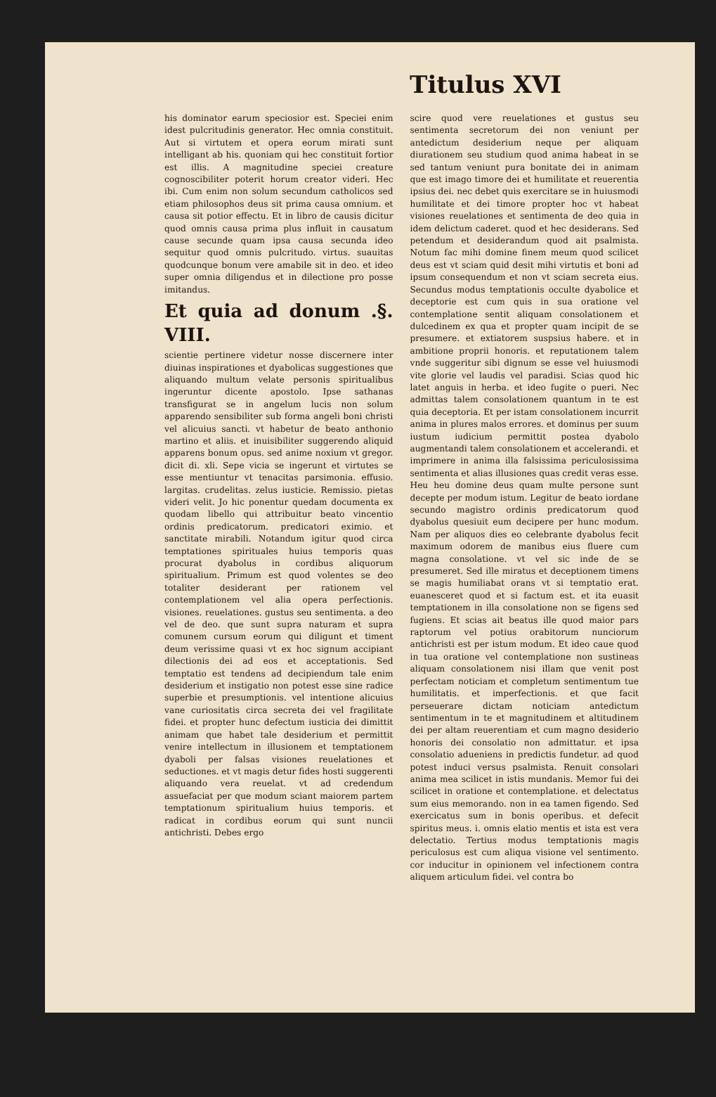Titulus XVI
his dominator earum speciosior est. Speciei enim idest pulcritudinis generator. Hec omnia constituit. Aut si virtutem et opera eorum mirati sunt intelligant ab his. quoniam qui hec constituit fortior est illis. A magnitudine speciei creature cognoscibiliter poterit horum creator videri. Hec ibi. Cum enim non solum secundum catholicos sed etiam philosophos deus sit prima causa omnium. et causa sit potior effectu. Et in libro de causis dicitur quod omnis causa prima plus influit in causatum cause secunde quam ipsa causa secunda ideo sequitur quod omnis pulcritudo. virtus. suauitas quodcunque bonum vere amabile sit in deo. et ideo super omnia diligendus et in dilectione pro posse imitandus.
Et quia ad donum .§. VIII.
scientie pertinere videtur nosse discernere inter diuinas inspirationes et dyabolicas suggestiones que aliquando multum velate personis spiritualibus ingeruntur dicente apostolo. Ipse sathanas transfigurat se in angelum lucis non solum apparendo sensibiliter sub forma angeli boni christi vel alicuius sancti. vt habetur de beato anthonio martino et aliis. et inuisibiliter suggerendo aliquid apparens bonum opus. sed anime noxium vt gregor. dicit di. xli. Sepe vicia se ingerunt et virtutes se esse mentiuntur vt tenacitas parsimonia. effusio. largitas. crudelitas. zelus iusticie. Remissio. pietas videri velit. Jo hic ponentur quedam documenta ex quodam libello qui attribuitur beato vincentio ordinis predicatorum. predicatori eximio. et sanctitate mirabili. Notandum igitur quod circa temptationes spirituales huius temporis quas procurat dyabolus in cordibus aliquorum spiritualium. Primum est quod volentes se deo totaliter desiderant per rationem vel contemplationem vel alia opera perfectionis. visiones. reuelationes. gustus seu sentimenta. a deo vel de deo. que sunt supra naturam et supra comunem cursum eorum qui diligunt et timent deum verissime quasi vt ex hoc signum accipiant dilectionis dei ad eos et acceptationis. Sed temptatio est tendens ad decipiendum tale enim desiderium et instigatio non potest esse sine radice superbie et presumptionis. vel intentione alicuius vane curiositatis circa secreta dei vel fragilitate fidei. et propter hunc defectum iusticia dei dimittit animam que habet tale desiderium et permittit venire intellectum in illusionem et temptationem dyaboli per falsas visiones reuelationes et seductiones. et vt magis detur fides hosti suggerenti aliquando vera reuelat. vt ad credendum assuefaciat per que modum sciant maiorem partem temptationum spiritualium huius temporis. et radicat in cordibus eorum qui sunt nuncii antichristi. Debes ergo
scire quod vere reuelationes et gustus seu sentimenta secretorum dei non veniunt per antedictum desiderium neque per aliquam diurationem seu studium quod anima habeat in se sed tantum veniunt pura bonitate dei in animam que est imago timore dei et humilitate et reuerentia ipsius dei. nec debet quis exercitare se in huiusmodi humilitate et dei timore propter hoc vt habeat visiones reuelationes et sentimenta de deo quia in idem delictum caderet. quod et hec desiderans. Sed petendum et desiderandum quod ait psalmista. Notum fac mihi domine finem meum quod scilicet deus est vt sciam quid desit mihi virtutis et boni ad ipsum consequendum et non vt sciam secreta eius. Secundus modus temptationis occulte dyabolice et deceptorie est cum quis in sua oratione vel contemplatione sentit aliquam consolationem et dulcedinem ex qua et propter quam incipit de se presumere. et extiatorem suspsius habere. et in ambitione proprii honoris. et reputationem talem vnde suggeritur sibi dignum se esse vel huiusmodi vite glorie vel laudis vel paradisi. Scias quod hic latet anguis in herba. et ideo fugite o pueri. Nec admittas talem consolationem quantum in te est quia deceptoria. Et per istam consolationem incurrit anima in plures malos errores. et dominus per suum iustum iudicium permittit postea dyabolo augmentandi talem consolationem et accelerandi. et imprimere in anima illa falsissima periculosissima sentimenta et alias illusiones quas credit veras esse. Heu heu domine deus quam multe persone sunt decepte per modum istum. Legitur de beato iordane secundo magistro ordinis predicatorum quod dyabolus quesiuit eum decipere per hunc modum. Nam per aliquos dies eo celebrante dyabolus fecit maximum odorem de manibus eius fluere cum magna consolatione. vt vel sic inde de se presumeret. Sed ille miratus et deceptionem timens se magis humiliabat orans vt si temptatio erat. euanesceret quod et si factum est. et ita euasit temptationem in illa consolatione non se figens sed fugiens. Et scias ait beatus ille quod maior pars raptorum vel potius orabitorum nunciorum antichristi est per istum modum. Et ideo caue quod in tua oratione vel contemplatione non sustineas aliquam consolationem nisi illam que venit post perfectam noticiam et completum sentimentum tue humilitatis. et imperfectionis. et que facit perseuerare dictam noticiam antedictum sentimentum in te et magnitudinem et altitudinem dei per altam reuerentiam et cum magno desiderio honoris dei consolatio non admittatur. et ipsa consolatio adueniens in predictis fundetur. ad quod potest induci versus psalmista. Renuit consolari anima mea scilicet in istis mundanis. Memor fui dei scilicet in oratione et contemplatione. et delectatus sum eius memorando. non in ea tamen figendo. Sed exercicatus sum in bonis operibus. et defecit spiritus meus. i. omnis elatio mentis et ista est vera delectatio. Tertius modus temptationis magis periculosus est cum aliqua visione vel sentimento. cor inducitur in opinionem vel infectionem contra aliquem articulum fidei. vel contra bo